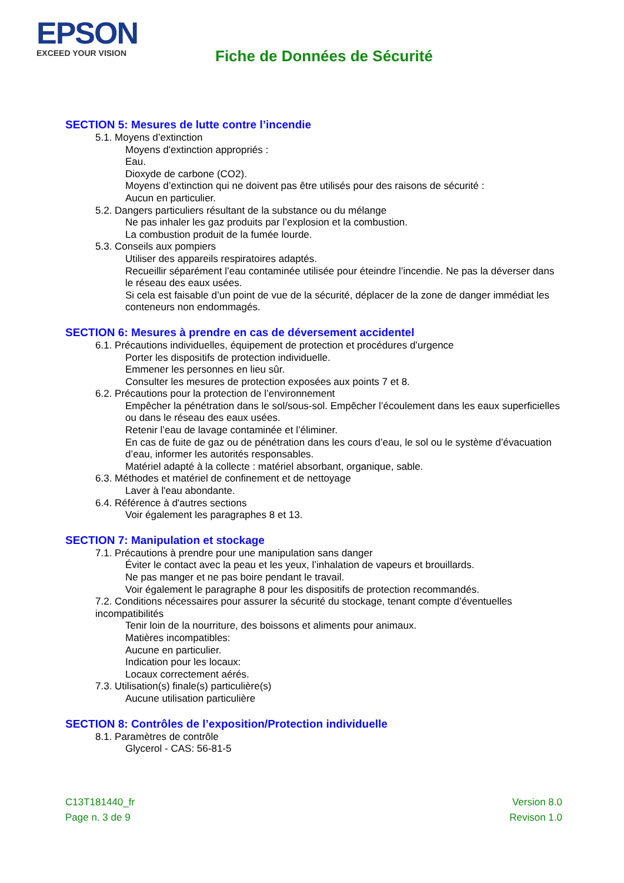EPSON
EXCEED YOUR VISION
Fiche de Données de Sécurité
SECTION 5: Mesures de lutte contre l’incendie
5.1. Moyens d’extinction
Moyens d'extinction appropriés :
Eau.
Dioxyde de carbone (CO2).
Moyens d’extinction qui ne doivent pas être utilisés pour des raisons de sécurité :
Aucun en particulier.
5.2. Dangers particuliers résultant de la substance ou du mélange
Ne pas inhaler les gaz produits par l’explosion et la combustion.
La combustion produit de la fumée lourde.
5.3. Conseils aux pompiers
Utiliser des appareils respiratoires adaptés.
Recueillir séparément l’eau contaminée utilisée pour éteindre l’incendie. Ne pas la déverser dans le réseau des eaux usées.
Si cela est faisable d’un point de vue de la sécurité, déplacer de la zone de danger immédiat les conteneurs non endommagés.
SECTION 6: Mesures à prendre en cas de déversement accidentel
6.1. Précautions individuelles, équipement de protection et procédures d’urgence
Porter les dispositifs de protection individuelle.
Emmener les personnes en lieu sûr.
Consulter les mesures de protection exposées aux points 7 et 8.
6.2. Précautions pour la protection de l’environnement
Empêcher la pénétration dans le sol/sous-sol. Empêcher l’écoulement dans les eaux superficielles ou dans le réseau des eaux usées.
Retenir l’eau de lavage contaminée et l’éliminer.
En cas de fuite de gaz ou de pénétration dans les cours d’eau, le sol ou le système d’évacuation d’eau, informer les autorités responsables.
Matériel adapté à la collecte : matériel absorbant, organique, sable.
6.3. Méthodes et matériel de confinement et de nettoyage
Laver à l'eau abondante.
6.4. Référence à d'autres sections
Voir également les paragraphes 8 et 13.
SECTION 7: Manipulation et stockage
7.1. Précautions à prendre pour une manipulation sans danger
Éviter le contact avec la peau et les yeux, l’inhalation de vapeurs et brouillards.
Ne pas manger et ne pas boire pendant le travail.
Voir également le paragraphe 8 pour les dispositifs de protection recommandés.
7.2. Conditions nécessaires pour assurer la sécurité du stockage, tenant compte d’éventuelles incompatibilités
Tenir loin de la nourriture, des boissons et aliments pour animaux.
Matières incompatibles:
Aucune en particulier.
Indication pour les locaux:
Locaux correctement aérés.
7.3. Utilisation(s) finale(s) particulière(s)
Aucune utilisation particulière
SECTION 8: Contrôles de l’exposition/Protection individuelle
8.1. Paramètres de contrôle
Glycerol - CAS: 56-81-5
C13T181440_fr
Page n. 3 de 9
Version 8.0
Revison 1.0